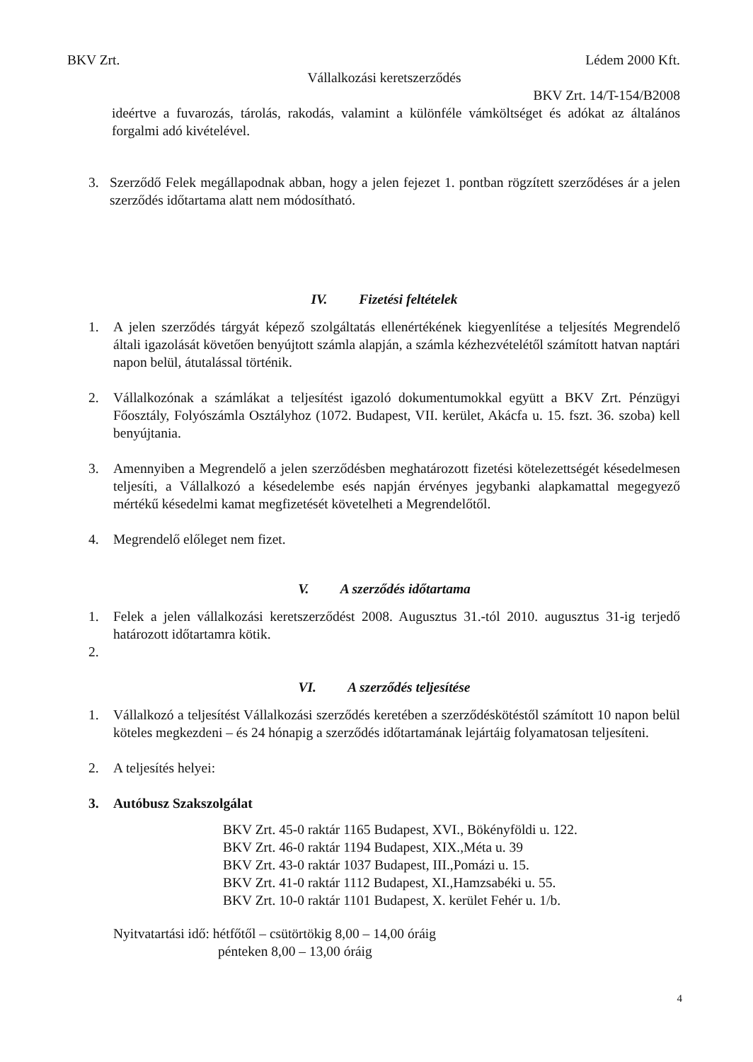BKV Zrt. Lédem 2000 Kft.
Vállalkozási keretszerződés
BKV Zrt. 14/T-154/B2008
ideértve a fuvarozás, tárolás, rakodás, valamint a különféle vámköltséget és adókat az általános forgalmi adó kivételével.
3. Szerződő Felek megállapodnak abban, hogy a jelen fejezet 1. pontban rögzített szerződéses ár a jelen szerződés időtartama alatt nem módosítható.
IV. Fizetési feltételek
1. A jelen szerződés tárgyát képező szolgáltatás ellenértékének kiegyenlítése a teljesítés Megrendelő általi igazolását követően benyújtott számla alapján, a számla kézhezvételétől számított hatvan naptári napon belül, átutalással történik.
2. Vállalkozónak a számlákat a teljesítést igazoló dokumentumokkal együtt a BKV Zrt. Pénzügyi Főosztály, Folyószámla Osztályhoz (1072. Budapest, VII. kerület, Akácfa u. 15. fszt. 36. szoba) kell benyújtania.
3. Amennyiben a Megrendelő a jelen szerződésben meghatározott fizetési kötelezettségét késedelmesen teljesíti, a Vállalkozó a késedelembe esés napján érvényes jegybanki alapkamattal megegyező mértékű késedelmi kamat megfizetését követelheti a Megrendelőtől.
4. Megrendelő előleget nem fizet.
V. A szerződés időtartama
1. Felek a jelen vállalkozási keretszerződést 2008. Augusztus 31.-tól 2010. augusztus 31-ig terjedő határozott időtartamra kötik.
2.
VI. A szerződés teljesítése
1. Vállalkozó a teljesítést Vállalkozási szerződés keretében a szerződéskötéstől számított 10 napon belül köteles megkezdeni – és 24 hónapig a szerződés időtartamának lejártáig folyamatosan teljesíteni.
2. A teljesítés helyei:
3. Autóbusz Szakszolgálat
BKV Zrt. 45-0 raktár 1165 Budapest, XVI., Bökényföldi u. 122.
BKV Zrt. 46-0 raktár 1194 Budapest, XIX.,Méta u. 39
BKV Zrt. 43-0 raktár 1037 Budapest, III.,Pomázi u. 15.
BKV Zrt. 41-0 raktár 1112 Budapest, XI.,Hamzsabéki u. 55.
BKV Zrt. 10-0 raktár 1101 Budapest, X. kerület Fehér u. 1/b.
Nyitvatartási idő: hétfőtől – csütörtökig 8,00 – 14,00 óráig
pénteken 8,00 – 13,00 óráig
4